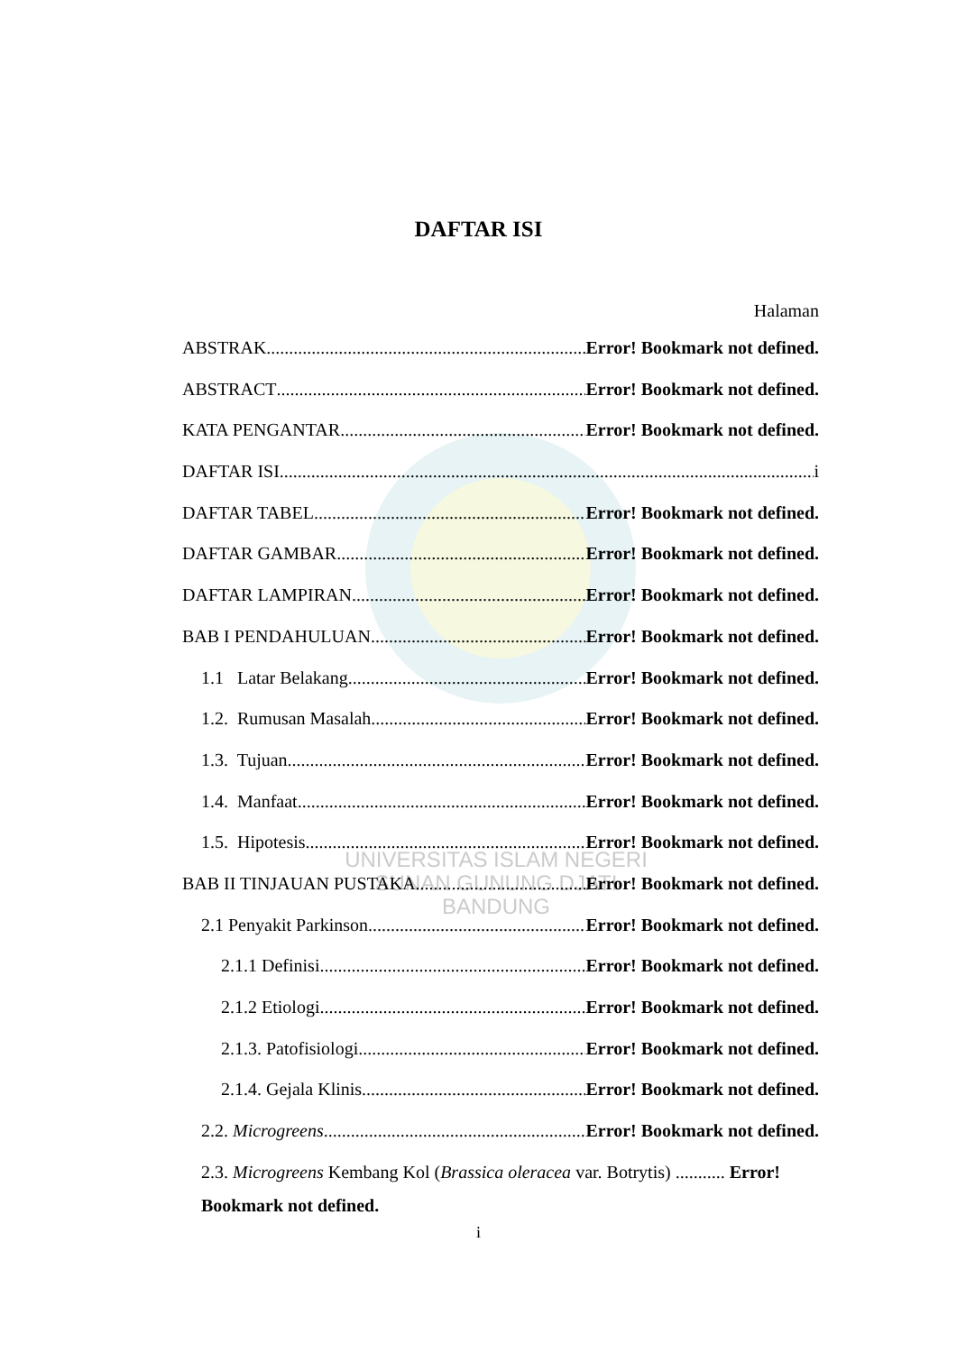UNIVERSITAS ISLAM NEGERI
SUNAN GUNUNG DJATI
BANDUNG
DAFTAR ISI
Halaman
ABSTRAK Error! Bookmark not defined.
ABSTRACT Error! Bookmark not defined.
KATA PENGANTAR Error! Bookmark not defined.
DAFTAR ISI i
DAFTAR TABEL Error! Bookmark not defined.
DAFTAR GAMBAR Error! Bookmark not defined.
DAFTAR LAMPIRAN Error! Bookmark not defined.
BAB I PENDAHULUAN Error! Bookmark not defined.
1.1 Latar Belakang Error! Bookmark not defined.
1.2. Rumusan Masalah Error! Bookmark not defined.
1.3. Tujuan Error! Bookmark not defined.
1.4. Manfaat Error! Bookmark not defined.
1.5. Hipotesis Error! Bookmark not defined.
BAB II TINJAUAN PUSTAKA Error! Bookmark not defined.
2.1 Penyakit Parkinson Error! Bookmark not defined.
2.1.1 Definisi Error! Bookmark not defined.
2.1.2 Etiologi Error! Bookmark not defined.
2.1.3. Patofisiologi Error! Bookmark not defined.
2.1.4. Gejala Klinis Error! Bookmark not defined.
2.2. Microgreens Error! Bookmark not defined.
2.3. Microgreens Kembang Kol (Brassica oleracea var. Botrytis) ........... Error!
Bookmark not defined.
i